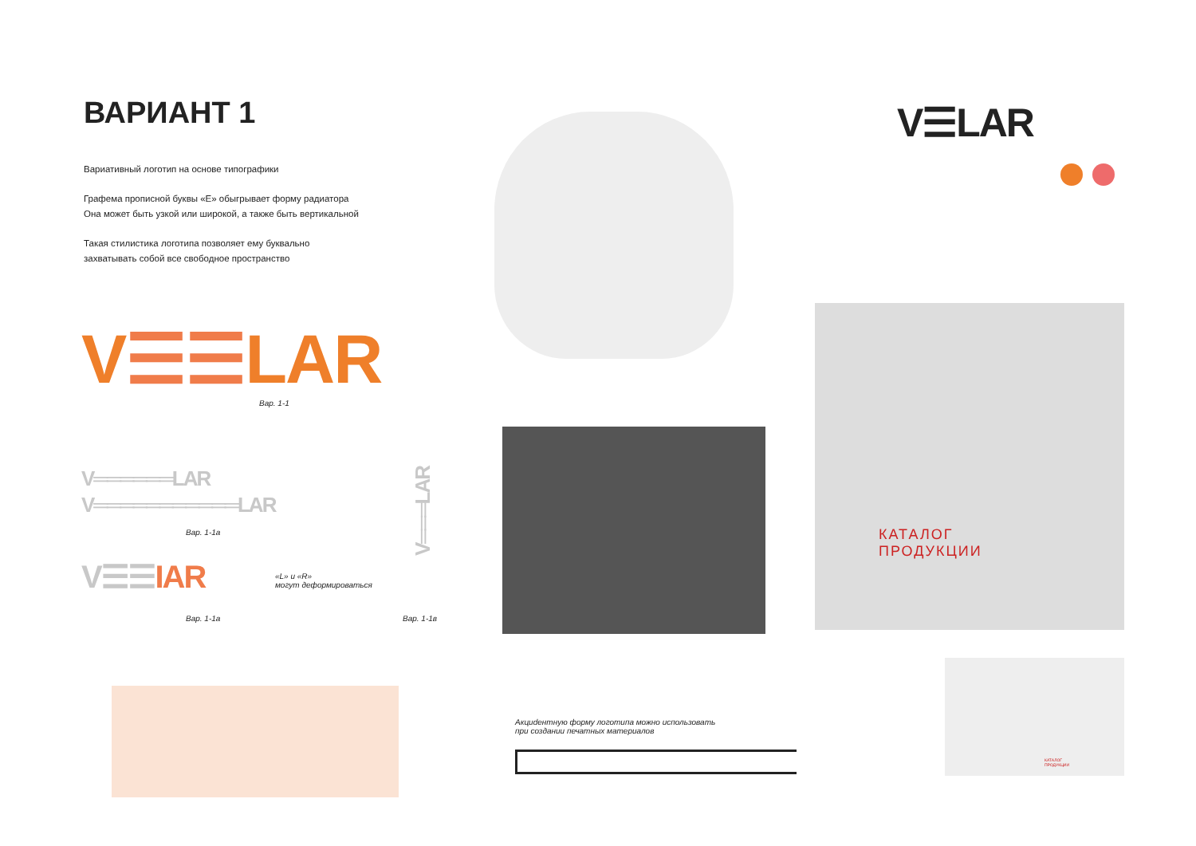ВАРИАНТ 1
Вариативный логотип на основе типографики
Графема прописной буквы «Е» обыгрывает форму радиатора
Она может быть узкой или широкой, а также быть вертикальной
Такая стилистика логотипа позволяет ему буквально
захватывать собой все свободное пространство
V☰☰LAR
Вар. 1-1
V══════LAR
V═══════════LAR
Вар. 1-1а
V☰☰IAR
«L» и «R»
могут деформироваться
V═══LAR
Вар. 1-1а Вар. 1-1в
V☰LAR
КАТАЛОГ
ПРОДУКЦИИ
Акциdентную форму логотипа можно использовать
при создании печатных материалов
КАТАЛОГ
ПРОДУКЦИИ